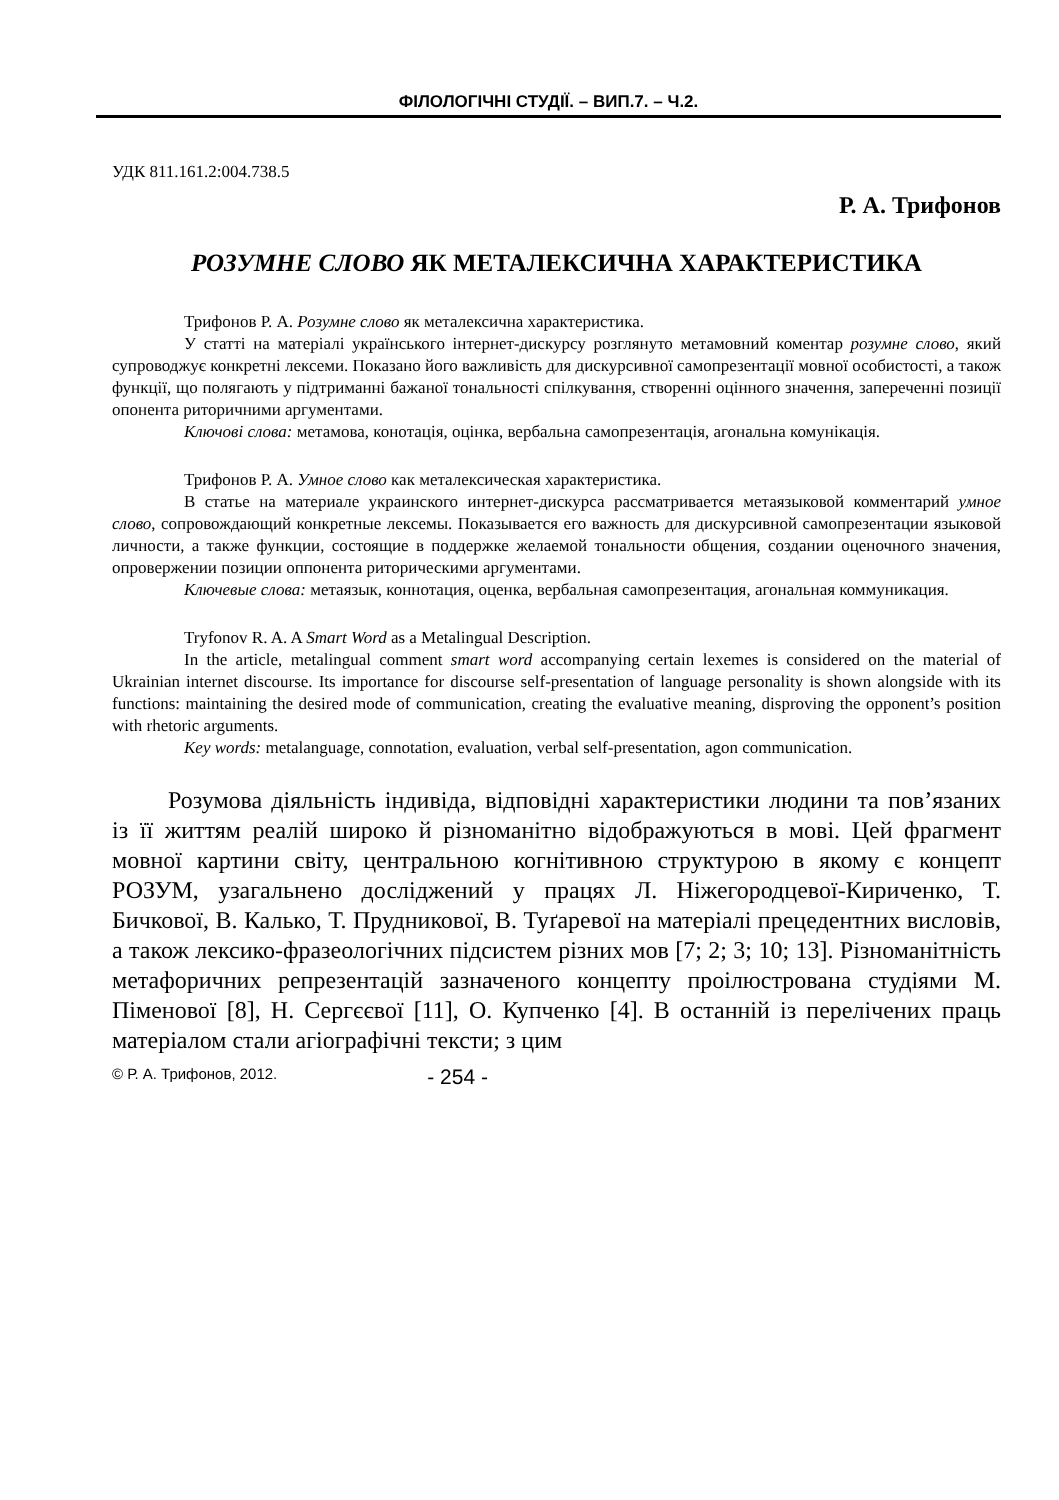ФІЛОЛОГІЧНІ СТУДІЇ. – ВИП.7. – Ч.2.
УДК 811.161.2:004.738.5
Р. А. Трифонов
РОЗУМНЕ СЛОВО ЯК МЕТАЛЕКСИЧНА ХАРАКТЕРИСТИКА
Трифонов Р. А. Розумне слово як металексична характеристика.
У статті на матеріалі українського інтернет-дискурсу розглянуто метамовний коментар розумне слово, який супроводжує конкретні лексеми. Показано його важливість для дискурсивної самопрезентації мовної особистості, а також функції, що полягають у підтриманні бажаної тональності спілкування, створенні оцінного значення, запереченні позиції опонента риторичними аргументами.
Ключові слова: метамова, конотація, оцінка, вербальна самопрезентація, агональна комунікація.
Трифонов Р. А. Умное слово как металексическая характеристика.
В статье на материале украинского интернет-дискурса рассматривается метаязыковой комментарий умное слово, сопровождающий конкретные лексемы. Показывается его важность для дискурсивной самопрезентации языковой личности, а также функции, состоящие в поддержке желаемой тональности общения, создании оценочного значения, опровержении позиции оппонента риторическими аргументами.
Ключевые слова: метаязык, коннотация, оценка, вербальная самопрезентация, агональная коммуникация.
Tryfonov R. A. A Smart Word as a Metalingual Description.
In the article, metalingual comment smart word accompanying certain lexemes is considered on the material of Ukrainian internet discourse. Its importance for discourse self-presentation of language personality is shown alongside with its functions: maintaining the desired mode of communication, creating the evaluative meaning, disproving the opponent’s position with rhetoric arguments.
Key words: metalanguage, connotation, evaluation, verbal self-presentation, agon communication.
Розумова діяльність індивіда, відповідні характеристики людини та пов’язаних із її життям реалій широко й різноманітно відображуються в мові. Цей фрагмент мовної картини світу, центральною когнітивною структурою в якому є концепт РОЗУМ, узагальнено досліджений у працях Л. Ніжегородцевої-Кириченко, Т. Бичкової, В. Калько, Т. Прудникової, В. Туґаревої на матеріалі прецедентних висловів, а також лексико-фразеологічних підсистем різних мов [7; 2; 3; 10; 13]. Різноманітність метафоричних репрезентацій зазначеного концепту проілюстрована студіями М. Піменової [8], Н. Сергєєвої [11], О. Купченко [4]. В останній із перелічених праць матеріалом стали агіографічні тексти; з цим
© Р. А. Трифонов, 2012. - 254 -